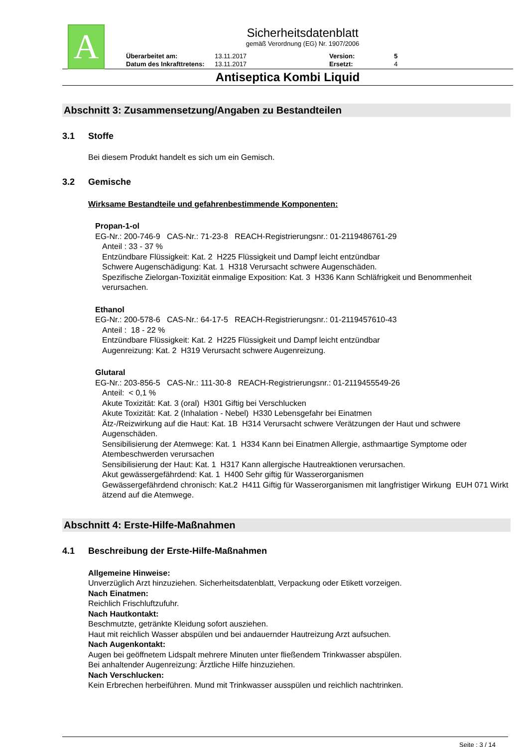A
Sicherheitsdatenblatt
gemäß Verordnung (EG) Nr. 1907/2006
Überarbeitet am: 13.11.2017 Version: 5 Datum des Inkrafttretens: 13.11.2017 Ersetzt: 4
Antiseptica Kombi Liquid
Abschnitt 3: Zusammensetzung/Angaben zu Bestandteilen
3.1 Stoffe
Bei diesem Produkt handelt es sich um ein Gemisch.
3.2 Gemische
Wirksame Bestandteile und gefahrenbestimmende Komponenten:
Propan-1-ol
EG-Nr.: 200-746-9 CAS-Nr.: 71-23-8 REACH-Registrierungsnr.: 01-2119486761-29
Anteil : 33 - 37 %
Entzündbare Flüssigkeit: Kat. 2 H225 Flüssigkeit und Dampf leicht entzündbar
Schwere Augenschädigung: Kat. 1 H318 Verursacht schwere Augenschäden.
Spezifische Zielorgan-Toxizität einmalige Exposition: Kat. 3 H336 Kann Schläfrigkeit und Benommenheit verursachen.
Ethanol
EG-Nr.: 200-578-6 CAS-Nr.: 64-17-5 REACH-Registrierungsnr.: 01-2119457610-43
Anteil : 18 - 22 %
Entzündbare Flüssigkeit: Kat. 2 H225 Flüssigkeit und Dampf leicht entzündbar
Augenreizung: Kat. 2 H319 Verursacht schwere Augenreizung.
Glutaral
EG-Nr.: 203-856-5 CAS-Nr.: 111-30-8 REACH-Registrierungsnr.: 01-2119455549-26
Anteil: < 0,1 %
Akute Toxizität: Kat. 3 (oral) H301 Giftig bei Verschlucken
Akute Toxizität: Kat. 2 (Inhalation - Nebel) H330 Lebensgefahr bei Einatmen
Ätz-/Reizwirkung auf die Haut: Kat. 1B H314 Verursacht schwere Verätzungen der Haut und schwere Augenschäden.
Sensibilisierung der Atemwege: Kat. 1 H334 Kann bei Einatmen Allergie, asthmaartige Symptome oder Atembeschwerden verursachen
Sensibilisierung der Haut: Kat. 1 H317 Kann allergische Hautreaktionen verursachen.
Akut gewässergefährdend: Kat. 1 H400 Sehr giftig für Wasserorganismen
Gewässergefährdend chronisch: Kat.2 H411 Giftig für Wasserorganismen mit langfristiger Wirkung EUH 071 Wirkt ätzend auf die Atemwege.
Abschnitt 4: Erste-Hilfe-Maßnahmen
4.1 Beschreibung der Erste-Hilfe-Maßnahmen
Allgemeine Hinweise:
Unverzüglich Arzt hinzuziehen. Sicherheitsdatenblatt, Verpackung oder Etikett vorzeigen.
Nach Einatmen:
Reichlich Frischluftzufuhr.
Nach Hautkontakt:
Beschmutzte, getränkte Kleidung sofort ausziehen.
Haut mit reichlich Wasser abspülen und bei andauernder Hautreizung Arzt aufsuchen.
Nach Augenkontakt:
Augen bei geöffnetem Lidspalt mehrere Minuten unter fließendem Trinkwasser abspülen.
Bei anhaltender Augenreizung: Ärztliche Hilfe hinzuziehen.
Nach Verschlucken:
Kein Erbrechen herbeiführen. Mund mit Trinkwasser ausspülen und reichlich nachtrinken.
Seite : 3 / 14